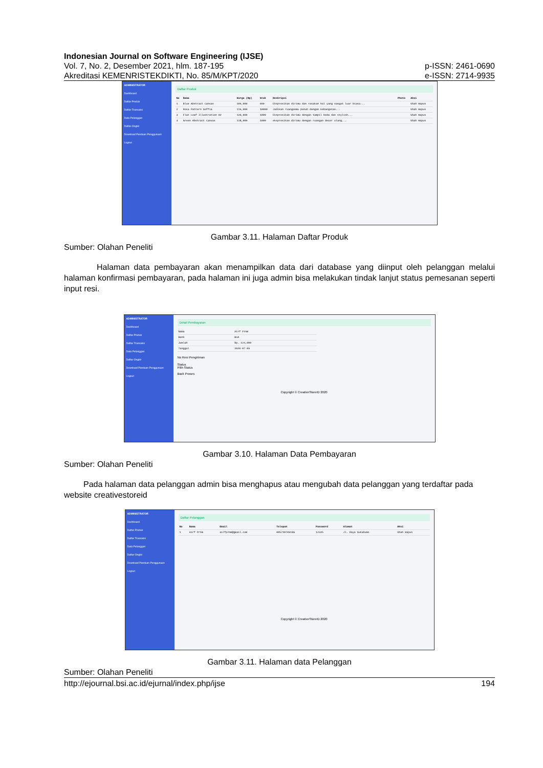Indonesian Journal on Software Engineering (IJSE)
Vol. 7, No. 2, Desember 2021, hlm. 187-195 p-ISSN: 2461-0690
Akreditasi KEMENRISTEKDIKTI, No. 85/M/KPT/2020 e-ISSN: 2714-9935
ADMINISTRATOR
Dashboard
Daftar Produk
Daftar Transaksi
Data Pelanggan
Daftar Ongkir
Download Panduan Penggunaan
Logout
Daftar Produk
| No | Nama | Harga (Rp) | Stok | Deskripsi | Photo | Aksi |
| --- | --- | --- | --- | --- | --- | --- |
| 1 | Blue Abstract Canvas | 109,000 | 999 | Ekspresikan dirimu dan rasakan hal yang sangat luar biasa... | | Ubah Hapus |
| 2 | Rosa Pattern Soffia | 119,000 | 10000 | Jadikan ruanganmu penuh dengan kehangatan... | | Ubah Hapus |
| 3 | Flat Leaf Illustration 02 | 120,000 | 1000 | Ekspresikan dirimu dengan tampil beda dan stylish... | | Ubah Hapus |
| 4 | Green Abstract Canvas | 118,000 | 1000 | ekspresikan dirimu dengan ruangan decor ulang... | | Ubah Hapus |
Gambar 3.11. Halaman Daftar Produk
Sumber: Olahan Peneliti
Halaman data pembayaran akan menampilkan data dari database yang diinput oleh pelanggan melalui halaman konfirmasi pembayaran, pada halaman ini juga admin bisa melakukan tindak lanjut status pemesanan seperti input resi.
ADMINISTRATOR
Dashboard
Daftar Produk
Daftar Transaksi
Data Pelanggan
Daftar Ongkir
Download Panduan Penggunaan
Logout
Detail Pembayaran
| Nama | Airf Prnm |
| Bank | BCA |
| Jumlah | Rp. 124,000 |
| Tanggal | 2020-07-09 |
No Resi Pengiriman
Status
Pilih Status
Back Proses
Copyright © CreativeStoreID 2020
Gambar 3.10. Halaman Data Pembayaran
Sumber: Olahan Peneliti
Pada halaman data pelanggan admin bisa menghapus atau mengubah data pelanggan yang terdaftar pada website creativestoreid
ADMINISTRATOR
Dashboard
Daftar Produk
Daftar Transaksi
Data Pelanggan
Daftar Ongkir
Download Panduan Penggunaan
Logout
Daftar Pelanggan
| No | Nama | Email | Telepon | Password | Alamat | Aksi |
| --- | --- | --- | --- | --- | --- | --- |
| 1 | Airf Prnm | airfprnm@gmail.com | 085720709186 | 12345 | Jl. Raya Sukabumi | Ubah Hapus |
Copyright © CreativeStoreID 2020
Gambar 3.11. Halaman data Pelanggan
Sumber: Olahan Peneliti
http://ejournal.bsi.ac.id/ejurnal/index.php/ijse 194